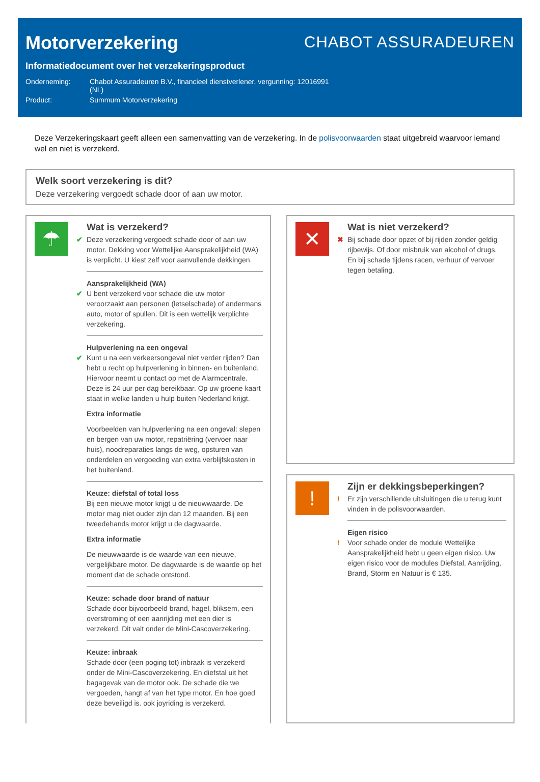Motorverzekering
CHABOT ASSURADEUREN
Informatiedocument over het verzekeringsproduct
| Onderneming: | Chabot Assuradeuren B.V., financieel dienstverlener, vergunning: 12016991 (NL) |
| Product: | Summum Motorverzekering |
Deze Verzekeringskaart geeft alleen een samenvatting van de verzekering. In de polisvoorwaarden staat uitgebreid waarvoor iemand wel en niet is verzekerd.
Welk soort verzekering is dit?
Deze verzekering vergoedt schade door of aan uw motor.
☂
Wat is verzekerd?
✔ Deze verzekering vergoedt schade door of aan uw motor. Dekking voor Wettelijke Aansprakelijkheid (WA) is verplicht. U kiest zelf voor aanvullende dekkingen.
Aansprakelijkheid (WA)
✔ U bent verzekerd voor schade die uw motor veroorzaakt aan personen (letselschade) of andermans auto, motor of spullen. Dit is een wettelijk verplichte verzekering.
Hulpverlening na een ongeval
✔ Kunt u na een verkeersongeval niet verder rijden? Dan hebt u recht op hulpverlening in binnen- en buitenland. Hiervoor neemt u contact op met de Alarmcentrale. Deze is 24 uur per dag bereikbaar. Op uw groene kaart staat in welke landen u hulp buiten Nederland krijgt.
Extra informatie
Voorbeelden van hulpverlening na een ongeval: slepen en bergen van uw motor, repatriëring (vervoer naar huis), noodreparaties langs de weg, opsturen van onderdelen en vergoeding van extra verblijfskosten in het buitenland.
Keuze: diefstal of total loss
Bij een nieuwe motor krijgt u de nieuwwaarde. De motor mag niet ouder zijn dan 12 maanden. Bij een tweedehands motor krijgt u de dagwaarde.
Extra informatie
De nieuwwaarde is de waarde van een nieuwe, vergelijkbare motor. De dagwaarde is de waarde op het moment dat de schade ontstond.
Keuze: schade door brand of natuur
Schade door bijvoorbeeld brand, hagel, bliksem, een overstroming of een aanrijding met een dier is verzekerd. Dit valt onder de Mini-Cascoverzekering.
Keuze: inbraak
Schade door (een poging tot) inbraak is verzekerd onder de Mini-Cascoverzekering. En diefstal uit het bagagevak van de motor ook. De schade die we vergoeden, hangt af van het type motor. En hoe goed deze beveiligd is. ook joyriding is verzekerd.
✕
Wat is niet verzekerd?
✖ Bij schade door opzet of bij rijden zonder geldig rijbewijs. Of door misbruik van alcohol of drugs. En bij schade tijdens racen, verhuur of vervoer tegen betaling.
!
Zijn er dekkingsbeperkingen?
! Er zijn verschillende uitsluitingen die u terug kunt vinden in de polisvoorwaarden.
Eigen risico
! Voor schade onder de module Wettelijke Aansprakelijkheid hebt u geen eigen risico. Uw eigen risico voor de modules Diefstal, Aanrijding, Brand, Storm en Natuur is € 135.